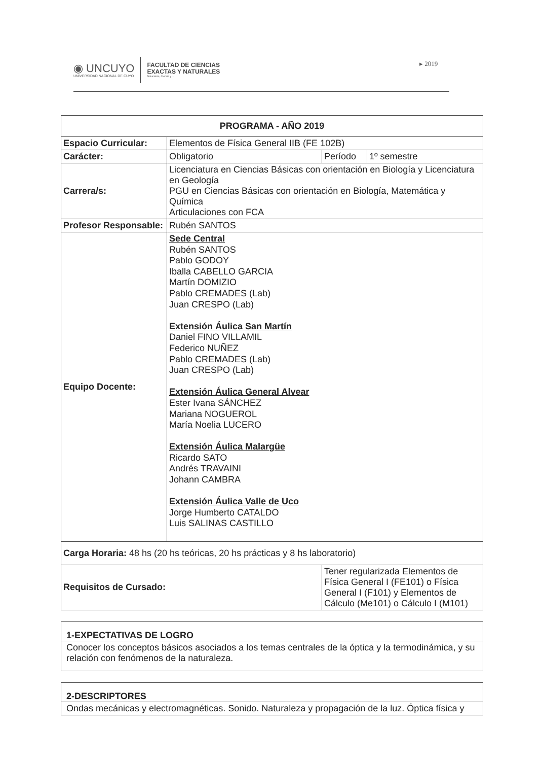◉ UNCUYO
UNIVERSIDAD NACIONAL DE CUYO
FACULTAD DE CIENCIAS
EXACTAS Y NATURALES
Naturaleza, Ciencia y ...
▸ 2019
| PROGRAMA - AÑO 2019 | | | |
| --- | --- | --- | --- |
| Espacio Curricular: | Elementos de Física General IIB (FE 102B) | | |
| Carácter: | Obligatorio | Período | 1º semestre |
| Carrera/s: | Licenciatura en Ciencias Básicas con orientación en Biología y Licenciatura en Geología PGU en Ciencias Básicas con orientación en Biología, Matemática y Química Articulaciones con FCA | | |
| Profesor Responsable: | Rubén SANTOS | | |
| Equipo Docente: | Sede Central Rubén SANTOS Pablo GODOY Iballa CABELLO GARCIA Martín DOMIZIO Pablo CREMADES (Lab) Juan CRESPO (Lab) Extensión Áulica San Martín Daniel FINO VILLAMIL Federico NUÑEZ Pablo CREMADES (Lab) Juan CRESPO (Lab) Extensión Áulica General Alvear Ester Ivana SÁNCHEZ Mariana NOGUEROL María Noelia LUCERO Extensión Áulica Malargüe Ricardo SATO Andrés TRAVAINI Johann CAMBRA Extensión Áulica Valle de Uco Jorge Humberto CATALDO Luis SALINAS CASTILLO | | |
| Carga Horaria: 48 hs (20 hs teóricas, 20 hs prácticas y 8 hs laboratorio) | | | |
| Requisitos de Cursado: | | Tener regularizada Elementos de Física General I (FE101) o Física General I (F101) y Elementos de Cálculo (Me101) o Cálculo I (M101) | |
1-EXPECTATIVAS DE LOGRO
Conocer los conceptos básicos asociados a los temas centrales de la óptica y la termodinámica, y su relación con fenómenos de la naturaleza.
2-DESCRIPTORES
Ondas mecánicas y electromagnéticas. Sonido. Naturaleza y propagación de la luz. Óptica física y